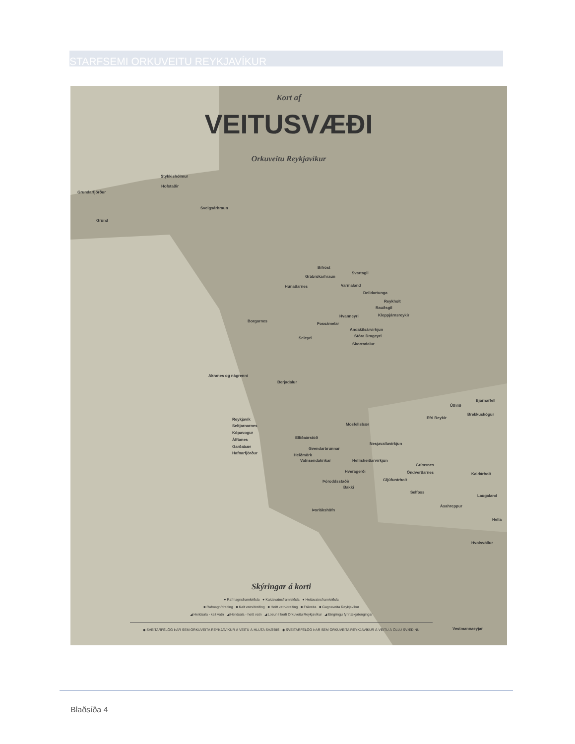STARFSEMI ORKUVEITU REYKJAVÍKUR
Kort af
VEITUSVÆÐI
Orkuveitu Reykjavíkur
Stykkishólmur
Hofstaðir
Grundarfjörður
Svelgsárhraun
Grund
Bifröst
Svartagil
Grábrókarhraun
Hunaðarnes Varmaland
Deildartunga
Reykholt
Rauðsgil
Kleppjárnsreykir
Hvanneyri
Borgarnes
Fossámelar
Andakílsárvirkjun
Stóra Drageyri
Seleyri
Skorradalur
Akranes og nágrenni
Berjadalur
Bjarnarfell
Úthlíð
Brekkuskógur
Efri Reykir
Reykjavík
Seltjarnarnes Mosfellsbær
Kópavogur
Elliðaárstöð
Álftanes
Nesjavallavirkjun
Garðabær Gvendarbrunnar
Hafnarfjörður Heiðmörk
Vatnsendakrikar Hellisheiðarvirkjun
Grímsnes
Hveragerði Öndverðarnes Kaldárholt
Gljúfurárholt
Þóroddsstaðir
Bakki
Selfoss
Laugaland
Ásahreppur
Þorlákshöfn
Hella
Hvolsvöllur
Skýringar á korti
● Rafmagnsframleiðsla ● Kaldavatnsframleiðsla ● Heitavatnsframleiðsla
■ Rafmagn/dreifing ■ Kalt vatn/dreifing ■ Heitt vatn/dreifing ■ Fráveita ■ Gagnaveita Reykjavíkur
◢ Heildsala - kalt vatn ◢ Heildsala - heitt vatn ◢ Losun í kerfi Orkuveitu Reykjavíkur ◢ Eingöngu fyrirtækjatengingar
◆ SVEITARFÉLÖG ÞAR SEM ORKUVEITA REYKJAVÍKUR Á VEITU Á HLUTA SVÆÐIS ◆ SVEITARFÉLÖG ÞAR SEM ORKUVEITA REYKJAVÍKUR Á VEITU Á ÖLLU SVÆÐINU
Vestmannaeyjar
Blaðsíða 4